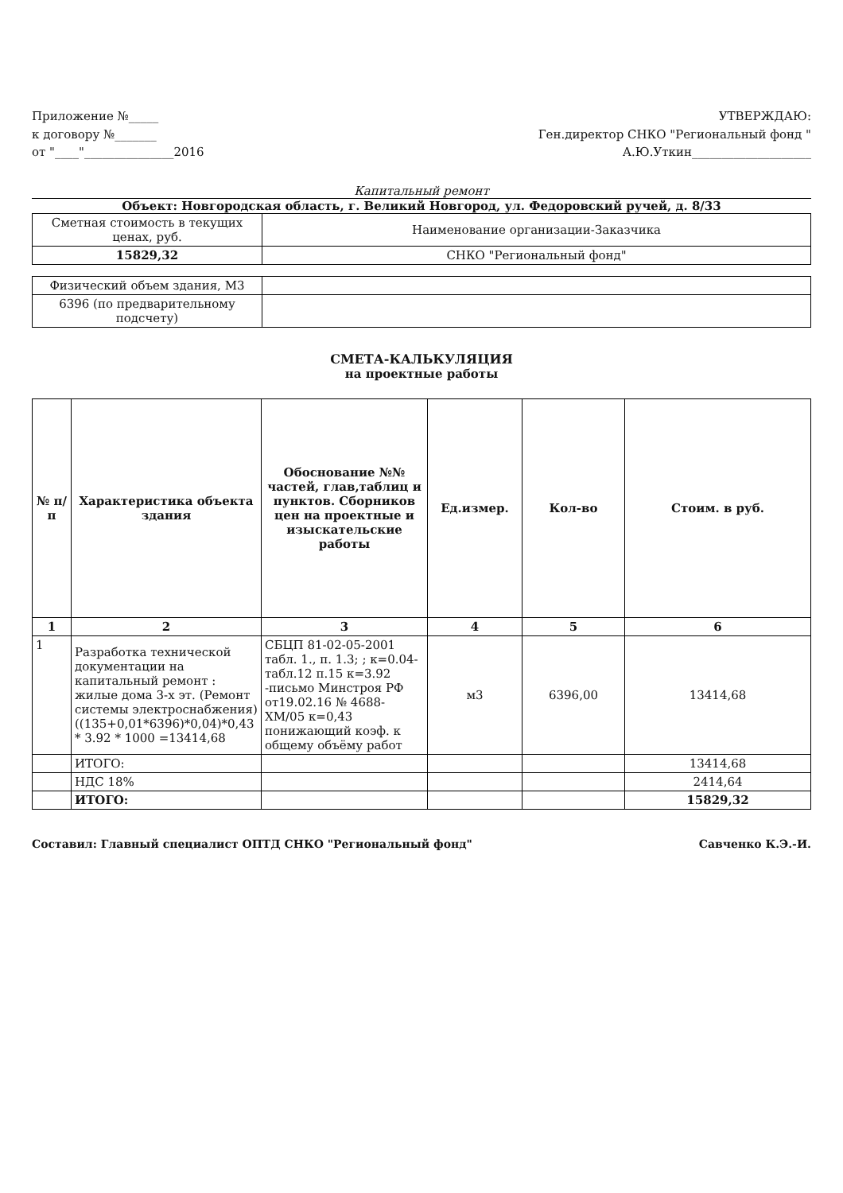Приложение №_____
к договору №_______
от "____"_______________2016
УТВЕРЖДАЮ:
Ген.директор СНКО "Региональный фонд "
А.Ю.Уткин____________________
Капитальный ремонт
Объект: Новгородская область, г. Великий Новгород, ул. Федоровский ручей, д. 8/33
| Сметная стоимость в текущих ценах, руб. | Наименование организации-Заказчика |
| 15829,32 | СНКО "Региональный фонд" |
| Физический объем здания, М3 | |
| 6396 (по предварительному подсчету) | |
СМЕТА-КАЛЬКУЛЯЦИЯ
на проектные работы
| № п/п | Характеристика объекта здания | Обоснование №№ частей, глав,таблиц и пунктов. Сборников цен на проектные и изыскательские работы | Ед.измер. | Кол-во | Стоим. в руб. |
| --- | --- | --- | --- | --- | --- |
| 1 | 2 | 3 | 4 | 5 | 6 |
| 1 | Разработка технической документации на капитальный ремонт : жилые дома 3-х эт. (Ремонт системы электроснабжения) ((135+0,01*6396)*0,04)*0,43 * 3.92 * 1000 =13414,68 | СБЦП 81-02-05-2001 табл. 1., п. 1.3; ; к=0.04- табл.12 п.15 к=3.92 -письмо Минстроя РФ от19.02.16 № 4688-ХМ/05 к=0,43 понижающий коэф. к общему объёму работ | м3 | 6396,00 | 13414,68 |
| | ИТОГО: | | | | 13414,68 |
| | НДС 18% | | | | 2414,64 |
| | ИТОГО: | | | | 15829,32 |
Составил: Главный специалист ОПТД СНКО "Региональный фонд" Савченко К.Э.-И.